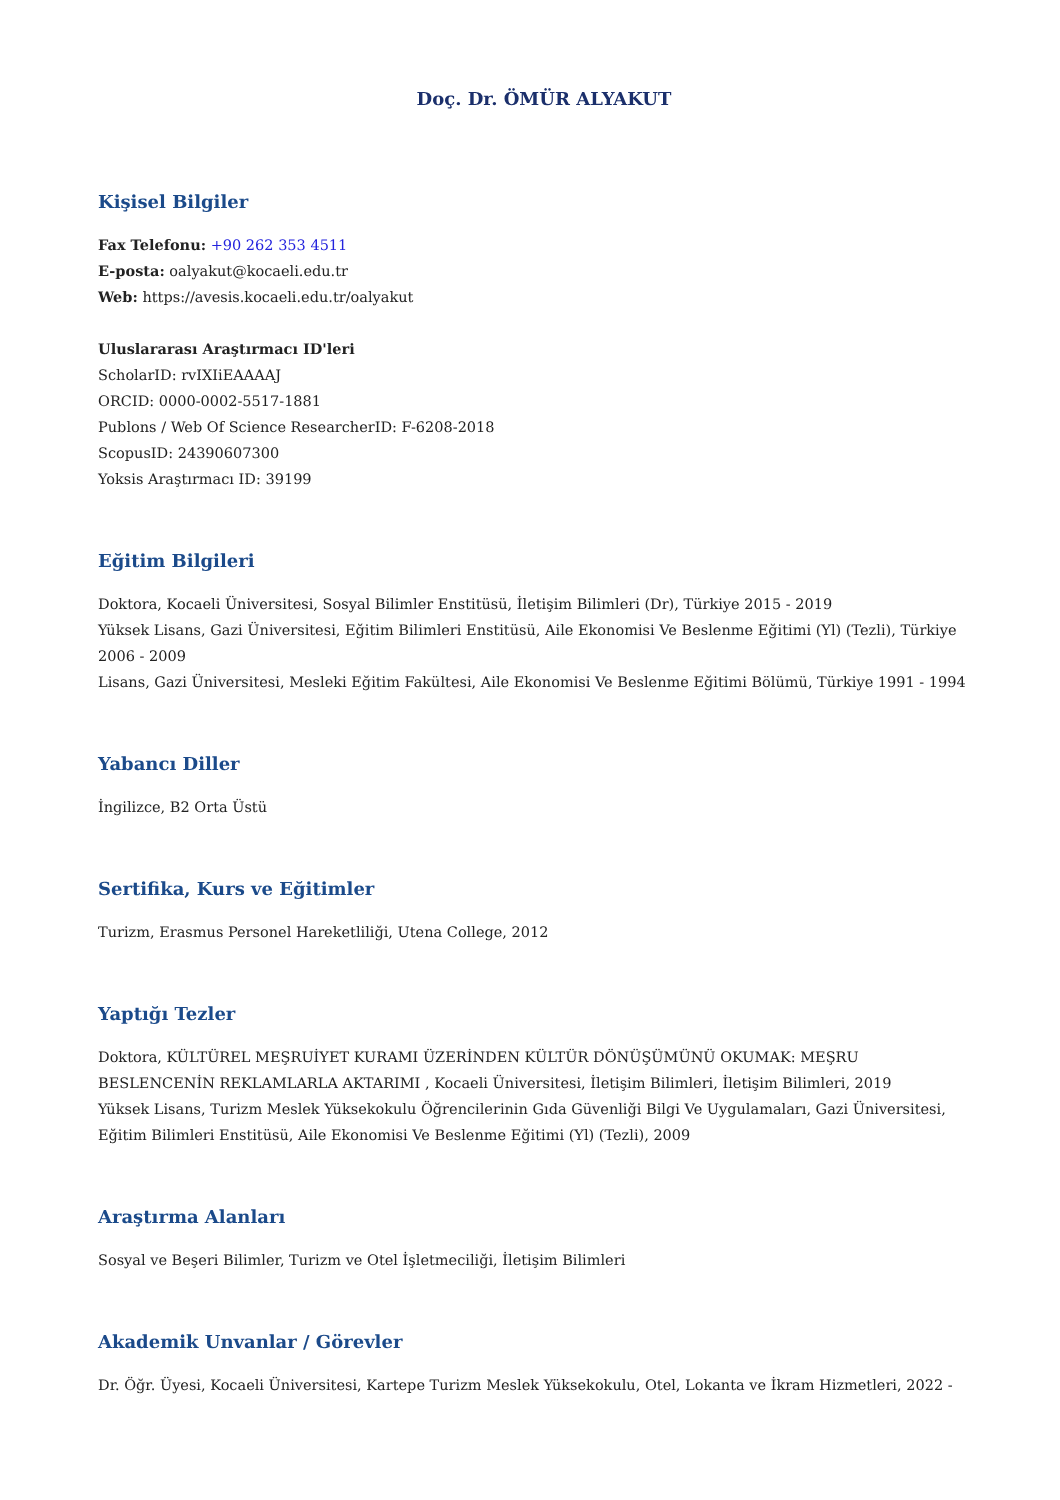Doç. Dr. ÖMÜR ALYAKUT
Kişisel Bilgiler
Fax Telefonu: +90 262 353 4511
E-posta: oalyakut@kocaeli.edu.tr
Web: https://avesis.kocaeli.edu.tr/oalyakut
Uluslararası Araştırmacı ID'leri
ScholarID: rvIXIiEAAAAJ
ORCID: 0000-0002-5517-1881
Publons / Web Of Science ResearcherID: F-6208-2018
ScopusID: 24390607300
Yoksis Araştırmacı ID: 39199
Eğitim Bilgileri
Doktora, Kocaeli Üniversitesi, Sosyal Bilimler Enstitüsü, İletişim Bilimleri (Dr), Türkiye 2015 - 2019
Yüksek Lisans, Gazi Üniversitesi, Eğitim Bilimleri Enstitüsü, Aile Ekonomisi Ve Beslenme Eğitimi (Yl) (Tezli), Türkiye 2006 - 2009
Lisans, Gazi Üniversitesi, Mesleki Eğitim Fakültesi, Aile Ekonomisi Ve Beslenme Eğitimi Bölümü, Türkiye 1991 - 1994
Yabancı Diller
İngilizce, B2 Orta Üstü
Sertifika, Kurs ve Eğitimler
Turizm, Erasmus Personel Hareketliliği, Utena College, 2012
Yaptığı Tezler
Doktora, KÜLTÜREL MEŞRUİYET KURAMI ÜZERİNDEN KÜLTÜR DÖNÜŞÜMÜNÜ OKUMAK: MEŞRU BESLENCENİN REKLAMLARLA AKTARIMI , Kocaeli Üniversitesi, İletişim Bilimleri, İletişim Bilimleri, 2019
Yüksek Lisans, Turizm Meslek Yüksekokulu Öğrencilerinin Gıda Güvenliği Bilgi Ve Uygulamaları, Gazi Üniversitesi, Eğitim Bilimleri Enstitüsü, Aile Ekonomisi Ve Beslenme Eğitimi (Yl) (Tezli), 2009
Araştırma Alanları
Sosyal ve Beşeri Bilimler, Turizm ve Otel İşletmeciliği, İletişim Bilimleri
Akademik Unvanlar / Görevler
Dr. Öğr. Üyesi, Kocaeli Üniversitesi, Kartepe Turizm Meslek Yüksekokulu, Otel, Lokanta ve İkram Hizmetleri, 2022 -